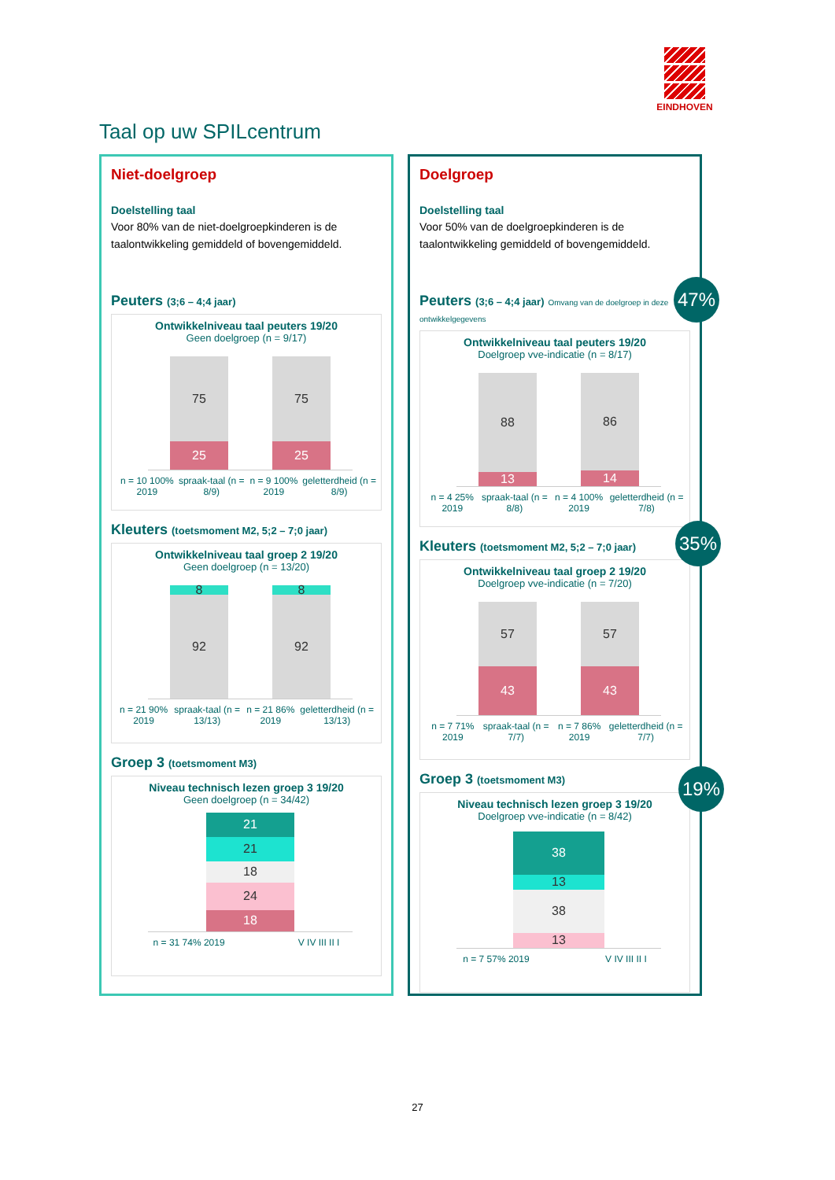EINDHOVEN
Taal op uw SPILcentrum
Niet-doelgroep
Doelstelling taal
Voor 80% van de niet-doelgroepkinderen is de taalontwikkeling gemiddeld of bovengemiddeld.
Peuters (3;6 – 4;4 jaar)
Ontwikkelniveau taal peuters 19/20
Geen doelgroep (n = 9/17)
75
25
75
25
n = 10 100% 2019 spraak-taal (n = 8/9) n = 9 100% 2019 geletterdheid (n = 8/9)
Kleuters (toetsmoment M2, 5;2 – 7;0 jaar)
Ontwikkelniveau taal groep 2 19/20
Geen doelgroep (n = 13/20)
8
92
8
92
n = 21 90% 2019 spraak-taal (n = 13/13) n = 21 86% 2019 geletterdheid (n = 13/13)
Groep 3 (toetsmoment M3)
Niveau technisch lezen groep 3 19/20
Geen doelgroep (n = 34/42)
21
21
18
24
18
n = 31 74% 2019 V IV III II I
Doelgroep
Doelstelling taal
Voor 50% van de doelgroepkinderen is de taalontwikkeling gemiddeld of bovengemiddeld.
Peuters (3;6 – 4;4 jaar) Omvang van de doelgroep in deze ontwikkelgegevens
Ontwikkelniveau taal peuters 19/20
Doelgroep vve-indicatie (n = 8/17)
88
13
86
14
n = 4 25% 2019 spraak-taal (n = 8/8) n = 4 100% 2019 geletterdheid (n = 7/8)
Kleuters (toetsmoment M2, 5;2 – 7;0 jaar)
Ontwikkelniveau taal groep 2 19/20
Doelgroep vve-indicatie (n = 7/20)
57
43
57
43
n = 7 71% 2019 spraak-taal (n = 7/7) n = 7 86% 2019 geletterdheid (n = 7/7)
Groep 3 (toetsmoment M3)
Niveau technisch lezen groep 3 19/20
Doelgroep vve-indicatie (n = 8/42)
38
13
38
13
n = 7 57% 2019 V IV III II I
47%
35%
19%
27